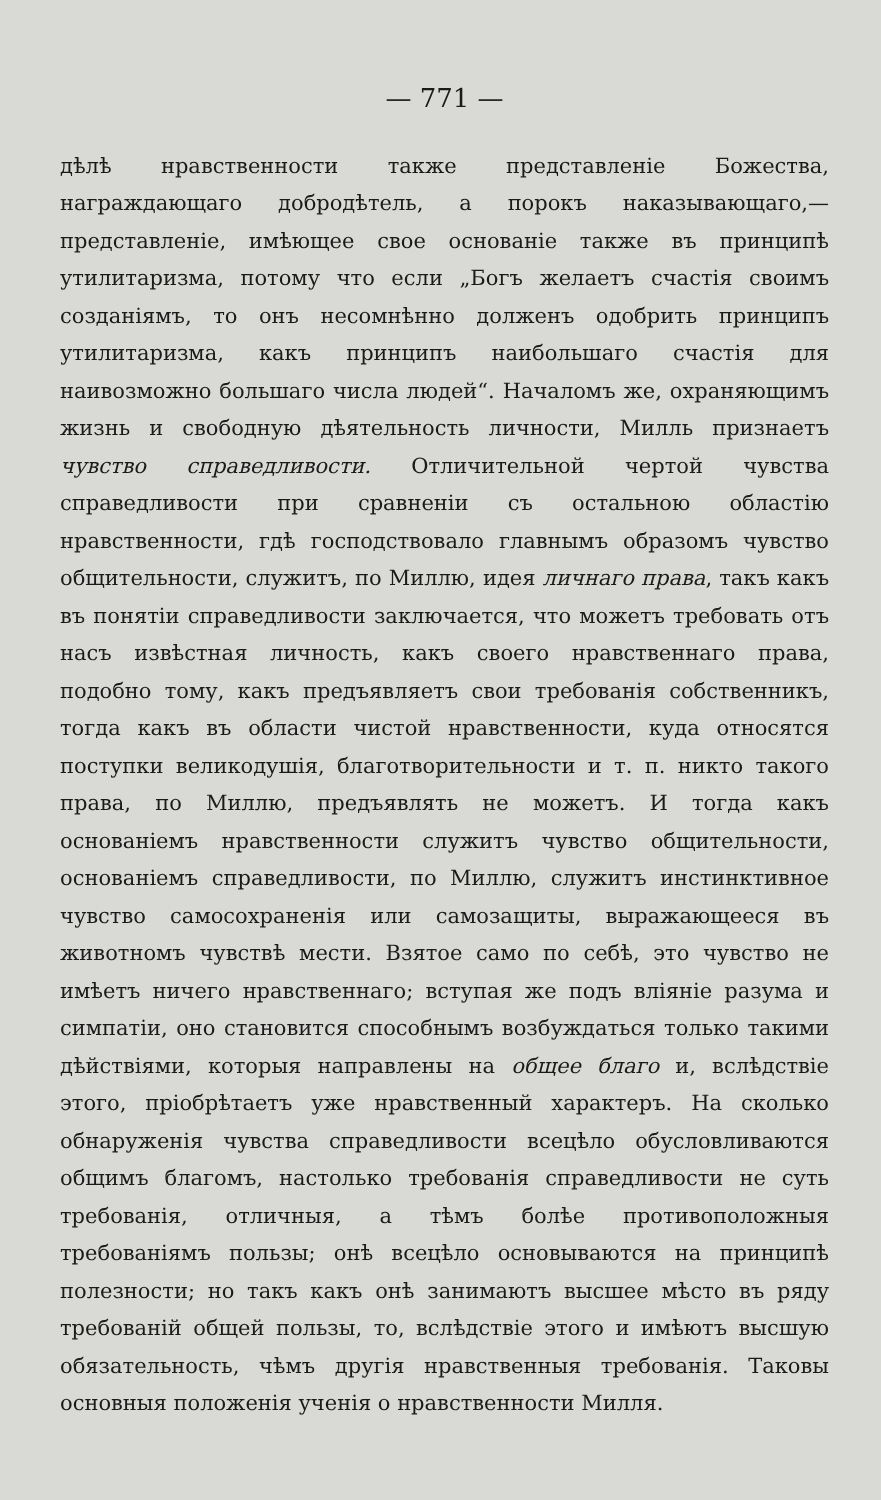— 771 —
дѣлѣ нравственности также представленіе Божества, награждающаго добродѣтель, а порокъ наказывающаго,—представленіе, имѣющее свое основаніе также въ принципѣ утилитаризма, потому что если „Богъ желаетъ счастія своимъ созданіямъ, то онъ несомнѣнно долженъ одобрить принципъ утилитаризма, какъ принципъ наибольшаго счастія для наивозможно большаго числа людей“. Началомъ же, охраняющимъ жизнь и свободную дѣятельность личности, Милль признаетъ чувство справедливости. Отличительной чертой чувства справедливости при сравненіи съ остальною областію нравственности, гдѣ господствовало главнымъ образомъ чувство общительности, служитъ, по Миллю, идея личнаго права, такъ какъ въ понятіи справедливости заключается, что можетъ требовать отъ насъ извѣстная личность, какъ своего нравственнаго права, подобно тому, какъ предъявляетъ свои требованія собственникъ, тогда какъ въ области чистой нравственности, куда относятся поступки великодушія, благотворительности и т. п. никто такого права, по Миллю, предъявлять не можетъ. И тогда какъ основаніемъ нравственности служитъ чувство общительности, основаніемъ справедливости, по Миллю, служитъ инстинктивное чувство самосохраненія или самозащиты, выражающееся въ животномъ чувствѣ мести. Взятое само по себѣ, это чувство не имѣетъ ничего нравственнаго; вступая же подъ вліяніе разума и симпатіи, оно становится способнымъ возбуждаться только такими дѣйствіями, которыя направлены на общее благо и, вслѣдствіе этого, пріобрѣтаетъ уже нравственный характеръ. На сколько обнаруженія чувства справедливости всецѣло обусловливаются общимъ благомъ, настолько требованія справедливости не суть требованія, отличныя, а тѣмъ болѣе противоположныя требованіямъ пользы; онѣ всецѣло основываются на принципѣ полезности; но такъ какъ онѣ занимаютъ высшее мѣсто въ ряду требованій общей пользы, то, вслѣдствіе этого и имѣютъ высшую обязательность, чѣмъ другія нравственныя требованія. Таковы основныя положенія ученія о нравственности Милля.